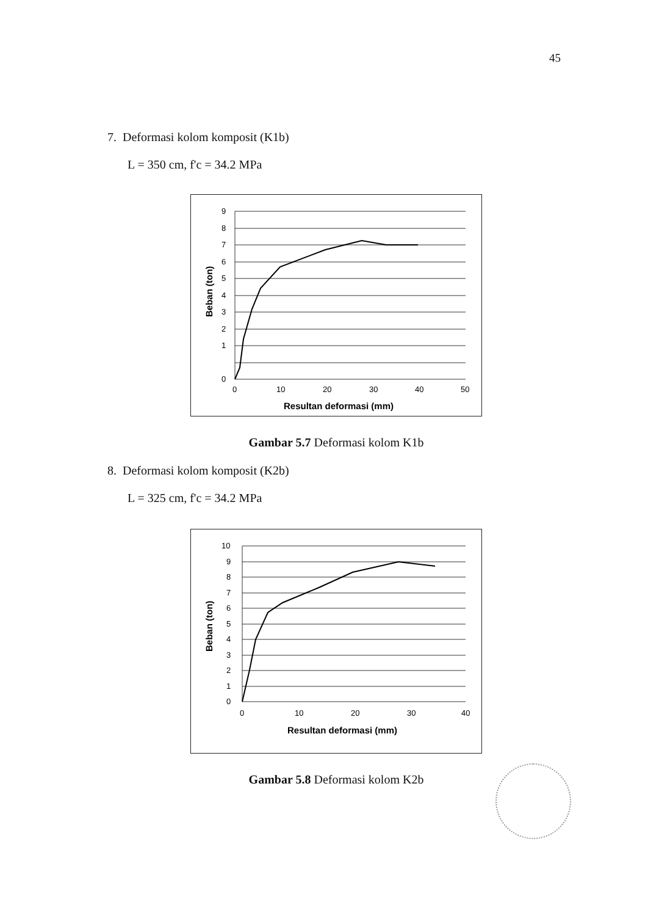45
7. Deformasi kolom komposit (K1b)
L = 350 cm, f'c = 34.2 MPa
9
8
7
6
5
4
3
2
1
0
0
10
20
30
40
50
Resultan deformasi (mm)
Beban (ton)
Gambar 5.7 Deformasi kolom K1b
8. Deformasi kolom komposit (K2b)
L = 325 cm, f'c = 34.2 MPa
10
9
8
7
6
5
4
3
2
1
0
0
10
20
30
40
Resultan deformasi (mm)
Beban (ton)
Gambar 5.8 Deformasi kolom K2b